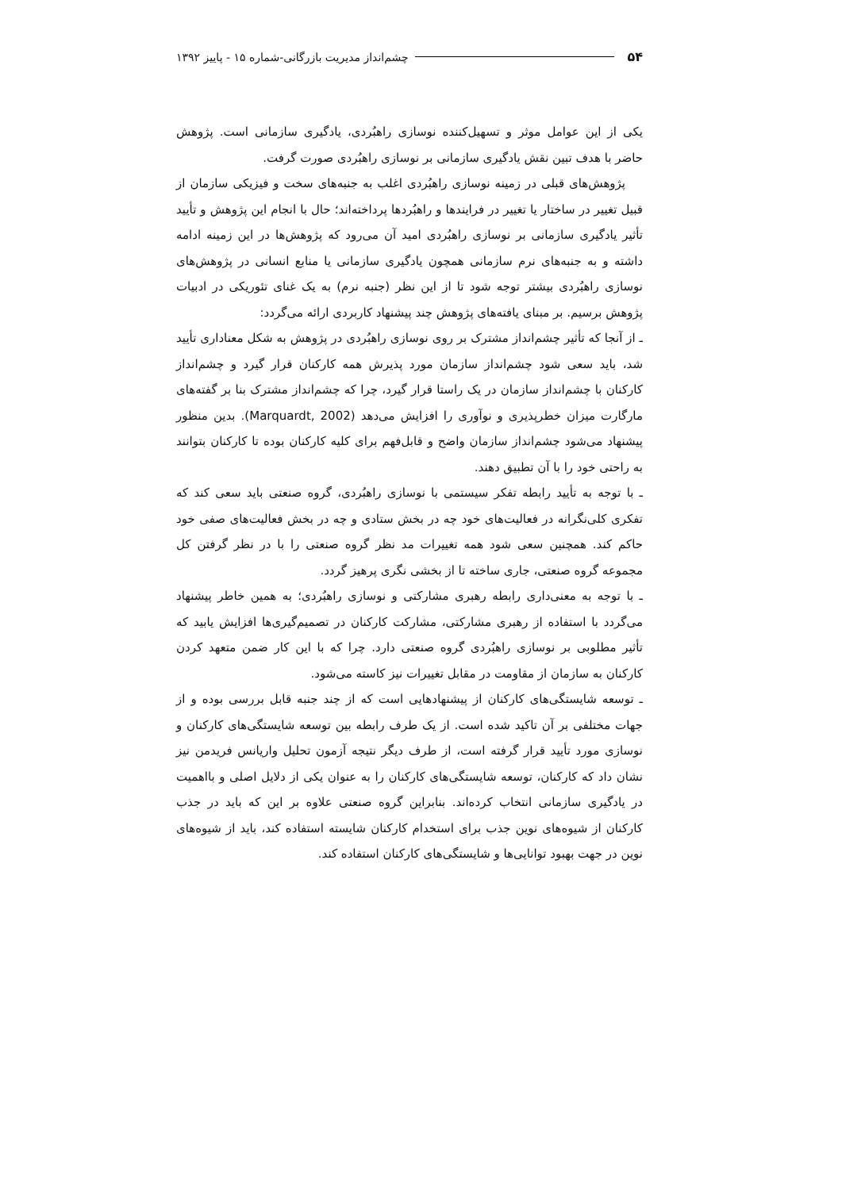۵۴ چشم‌انداز مدیریت بازرگانی-شماره ۱۵ - پاییز ۱۳۹۲
یکی از این عوامل موثر و تسهیل‌کننده نوسازی راهبُردی، یادگیری سازمانی است. پژوهش حاضر با هدف تبین نقش یادگیری سازمانی بر نوسازی راهبُردی صورت گرفت.
پژوهش‌های قبلی در زمینه نوسازی راهبُردی اغلب به جنبه‌های سخت و فیزیکی سازمان از قبیل تغییر در ساختار یا تغییر در فرایندها و راهبُردها پرداخته‌اند؛ حال با انجام این پژوهش و تأیید تأثیر یادگیری سازمانی بر نوسازی راهبُردی امید آن می‌رود که پژوهش‌ها در این زمینه ادامه داشته و به جنبه‌های نرم سازمانی همچون یادگیری سازمانی یا منابع انسانی در پژوهش‌های نوسازی راهبُردی بیشتر توجه شود تا از این نظر (جنبه نرم) به یک غنای تئوریکی در ادبیات پژوهش برسیم. بر مبنای یافته‌های پژوهش چند پیشنهاد کاربردی ارائه می‌گردد:
ـ از آنجا که تأثیر چشم‌انداز مشترک بر روی نوسازی راهبُردی در پژوهش به شکل معناداری تأیید شد، باید سعی شود چشم‌انداز سازمان مورد پذیرش همه کارکنان قرار گیرد و چشم‌انداز کارکنان با چشم‌انداز سازمان در یک راستا قرار گیرد، چرا که چشم‌انداز مشترک بنا بر گفته‌های مارگارت میزان خطرپذیری و نوآوری را افزایش می‌دهد (Marquardt, 2002). بدین منظور پیشنهاد می‌شود چشم‌انداز سازمان واضح و قابل‌فهم برای کلیه کارکنان بوده تا کارکنان بتوانند به راحتی خود را با آن تطبیق دهند.
ـ با توجه به تأیید رابطه تفکر سیستمی با نوسازی راهبُردی، گروه صنعتی باید سعی کند که تفکری کلی‌نگرانه در فعالیت‌های خود چه در بخش ستادی و چه در بخش فعالیت‌های صفی خود حاکم کند. همچنین سعی شود همه تغییرات مد نظر گروه صنعتی را با در نظر گرفتن کل مجموعه گروه صنعتی، جاری ساخته تا از بخشی نگری پرهیز گردد.
ـ با توجه به معنی‌داری رابطه رهبری مشارکتی و نوسازی راهبُردی؛ به همین خاطر پیشنهاد می‌گردد با استفاده از رهبری مشارکتی، مشارکت کارکنان در تصمیم‌گیری‌ها افزایش یابید که تأثیر مطلوبی بر نوسازی راهبُردی گروه صنعتی دارد. چرا که با این کار ضمن متعهد کردن کارکنان به سازمان از مقاومت در مقابل تغییرات نیز کاسته می‌شود.
ـ توسعه شایستگی‌های کارکنان از پیشنهادهایی است که از چند جنبه قابل بررسی بوده و از جهات مختلفی بر آن تاکید شده است. از یک طرف رابطه بین توسعه شایستگی‌های کارکنان و نوسازی مورد تأیید قرار گرفته است، از طرف دیگر نتیجه آزمون تحلیل واریانس فریدمن نیز نشان داد که کارکنان، توسعه شایستگی‌های کارکنان را به عنوان یکی از دلایل اصلی و بااهمیت در یادگیری سازمانی انتخاب کرده‌اند. بنابراین گروه صنعتی علاوه بر این که باید در جذب کارکنان از شیوه‌های نوین جذب برای استخدام کارکنان شایسته استفاده کند، باید از شیوه‌های نوین در جهت بهبود توانایی‌ها و شایستگی‌های کارکنان استفاده کند.